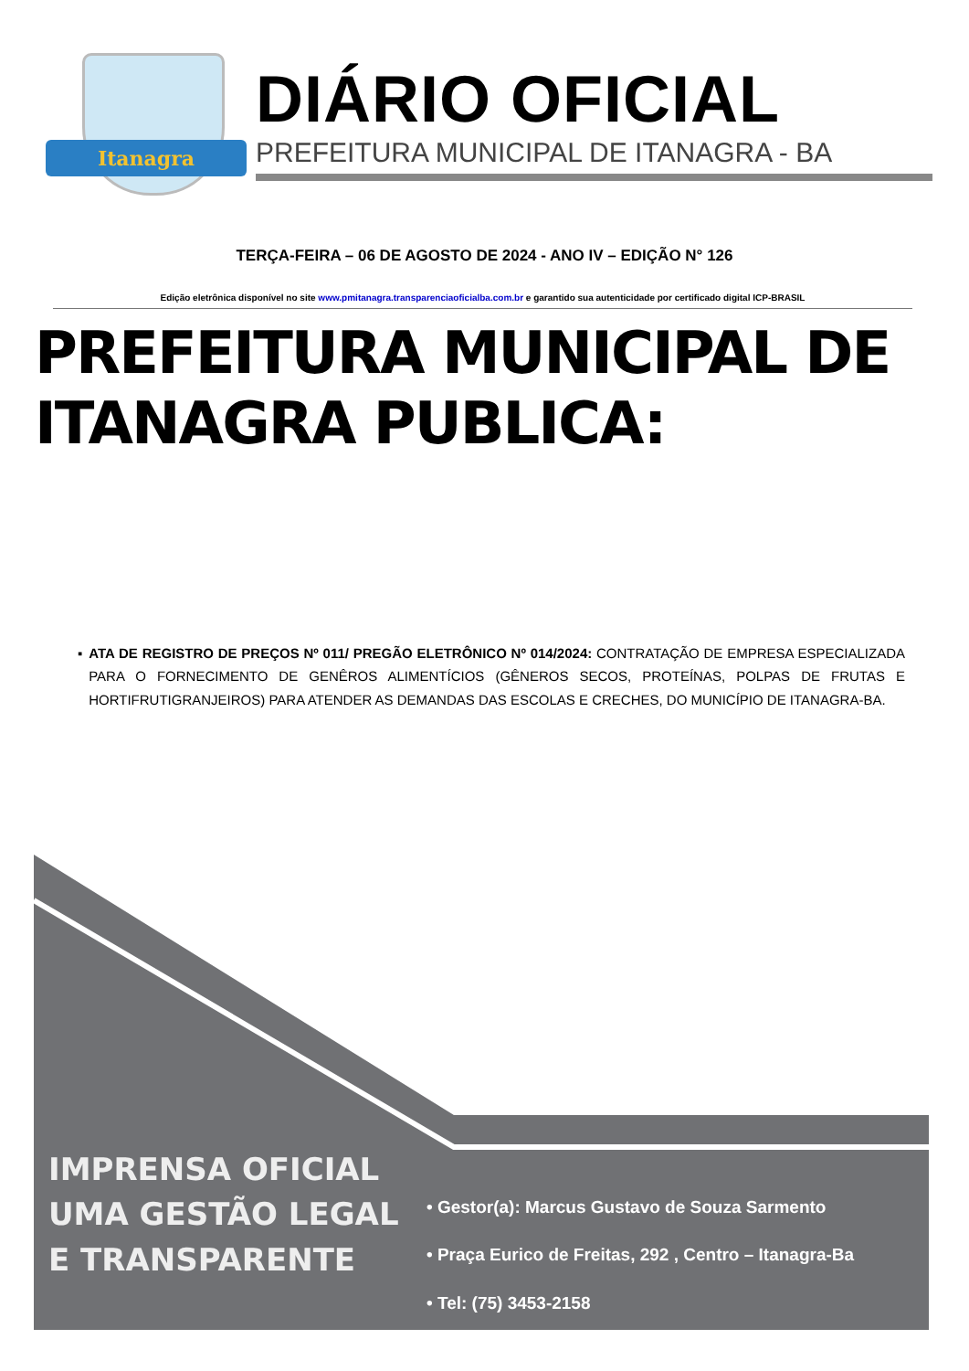Itanagra
DIÁRIO OFICIAL
PREFEITURA MUNICIPAL DE ITANAGRA - BA
TERÇA-FEIRA – 06 DE AGOSTO DE 2024 - ANO IV – EDIÇÃO N° 126
Edição eletrônica disponível no site www.pmitanagra.transparenciaoficialba.com.br e garantido sua autenticidade por certificado digital ICP-BRASIL
PREFEITURA MUNICIPAL DE
ITANAGRA PUBLICA:
▪ ATA DE REGISTRO DE PREÇOS Nº 011/ PREGÃO ELETRÔNICO Nº 014/2024: CONTRATAÇÃO DE EMPRESA ESPECIALIZADA PARA O FORNECIMENTO DE GENÊROS ALIMENTÍCIOS (GÊNEROS SECOS, PROTEÍNAS, POLPAS DE FRUTAS E HORTIFRUTIGRANJEIROS) PARA ATENDER AS DEMANDAS DAS ESCOLAS E CRECHES, DO MUNICÍPIO DE ITANAGRA-BA.
IMPRENSA OFICIAL
UMA GESTÃO LEGAL
E TRANSPARENTE
• Gestor(a): Marcus Gustavo de Souza Sarmento
• Praça Eurico de Freitas, 292 , Centro – Itanagra-Ba
• Tel: (75) 3453-2158